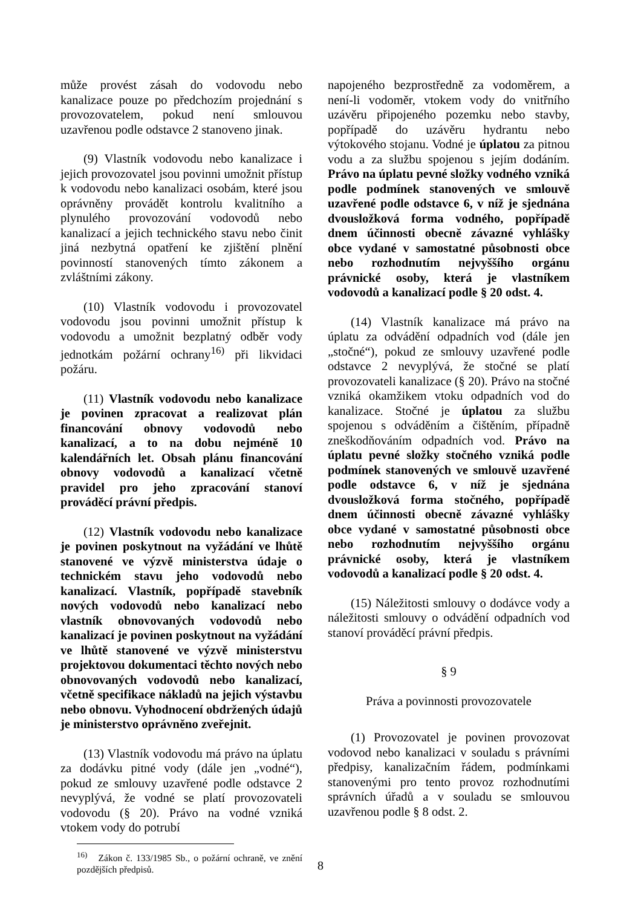může provést zásah do vodovodu nebo kanalizace pouze po předchozím projednání s provozovatelem, pokud není smlouvou uzavřenou podle odstavce 2 stanoveno jinak.
(9) Vlastník vodovodu nebo kanalizace i jejich provozovatel jsou povinni umožnit přístup k vodovodu nebo kanalizaci osobám, které jsou oprávněny provádět kontrolu kvalitního a plynulého provozování vodovodů nebo kanalizací a jejich technického stavu nebo činit jiná nezbytná opatření ke zjištění plnění povinností stanovených tímto zákonem a zvláštními zákony.
(10) Vlastník vodovodu i provozovatel vodovodu jsou povinni umožnit přístup k vodovodu a umožnit bezplatný odběr vody jednotkám požární ochrany<sup>16)</sup> při likvidaci požáru.
(11) Vlastník vodovodu nebo kanalizace je povinen zpracovat a realizovat plán financování obnovy vodovodů nebo kanalizací, a to na dobu nejméně 10 kalendářních let. Obsah plánu financování obnovy vodovodů a kanalizací včetně pravidel pro jeho zpracování stanoví prováděcí právní předpis.
(12) Vlastník vodovodu nebo kanalizace je povinen poskytnout na vyžádání ve lhůtě stanovené ve výzvě ministerstva údaje o technickém stavu jeho vodovodů nebo kanalizací. Vlastník, popřípadě stavebník nových vodovodů nebo kanalizací nebo vlastník obnovovaných vodovodů nebo kanalizací je povinen poskytnout na vyžádání ve lhůtě stanovené ve výzvě ministerstvu projektovou dokumentaci těchto nových nebo obnovovaných vodovodů nebo kanalizací, včetně specifikace nákladů na jejich výstavbu nebo obnovu. Vyhodnocení obdržených údajů je ministerstvo oprávněno zveřejnit.
(13) Vlastník vodovodu má právo na úplatu za dodávku pitné vody (dále jen „vodné“), pokud ze smlouvy uzavřené podle odstavce 2 nevyplývá, že vodné se platí provozovateli vodovodu (§ 20). Právo na vodné vzniká vtokem vody do potrubí
<sup>16)</sup> Zákon č. 133/1985 Sb., o požární ochraně, ve znění pozdějších předpisů.
napojeného bezprostředně za vodoměrem, a není-li vodoměr, vtokem vody do vnitřního uzávěru připojeného pozemku nebo stavby, popřípadě do uzávěru hydrantu nebo výtokového stojanu. Vodné je úplatou za pitnou vodu a za službu spojenou s jejím dodáním. Právo na úplatu pevné složky vodného vzniká podle podmínek stanovených ve smlouvě uzavřené podle odstavce 6, v níž je sjednána dvousložková forma vodného, popřípadě dnem účinnosti obecně závazné vyhlášky obce vydané v samostatné působnosti obce nebo rozhodnutím nejvyššího orgánu právnické osoby, která je vlastníkem vodovodů a kanalizací podle § 20 odst. 4.
(14) Vlastník kanalizace má právo na úplatu za odvádění odpadních vod (dále jen „stočné“), pokud ze smlouvy uzavřené podle odstavce 2 nevyplývá, že stočné se platí provozovateli kanalizace (§ 20). Právo na stočné vzniká okamžikem vtoku odpadních vod do kanalizace. Stočné je úplatou za službu spojenou s odváděním a čištěním, případně zneškodňováním odpadních vod. Právo na úplatu pevné složky stočného vzniká podle podmínek stanovených ve smlouvě uzavřené podle odstavce 6, v níž je sjednána dvousložková forma stočného, popřípadě dnem účinnosti obecně závazné vyhlášky obce vydané v samostatné působnosti obce nebo rozhodnutím nejvyššího orgánu právnické osoby, která je vlastníkem vodovodů a kanalizací podle § 20 odst. 4.
(15) Náležitosti smlouvy o dodávce vody a náležitosti smlouvy o odvádění odpadních vod stanoví prováděcí právní předpis.
§ 9
Práva a povinnosti provozovatele
(1) Provozovatel je povinen provozovat vodovod nebo kanalizaci v souladu s právními předpisy, kanalizačním řádem, podmínkami stanovenými pro tento provoz rozhodnutími správních úřadů a v souladu se smlouvou uzavřenou podle § 8 odst. 2.
8